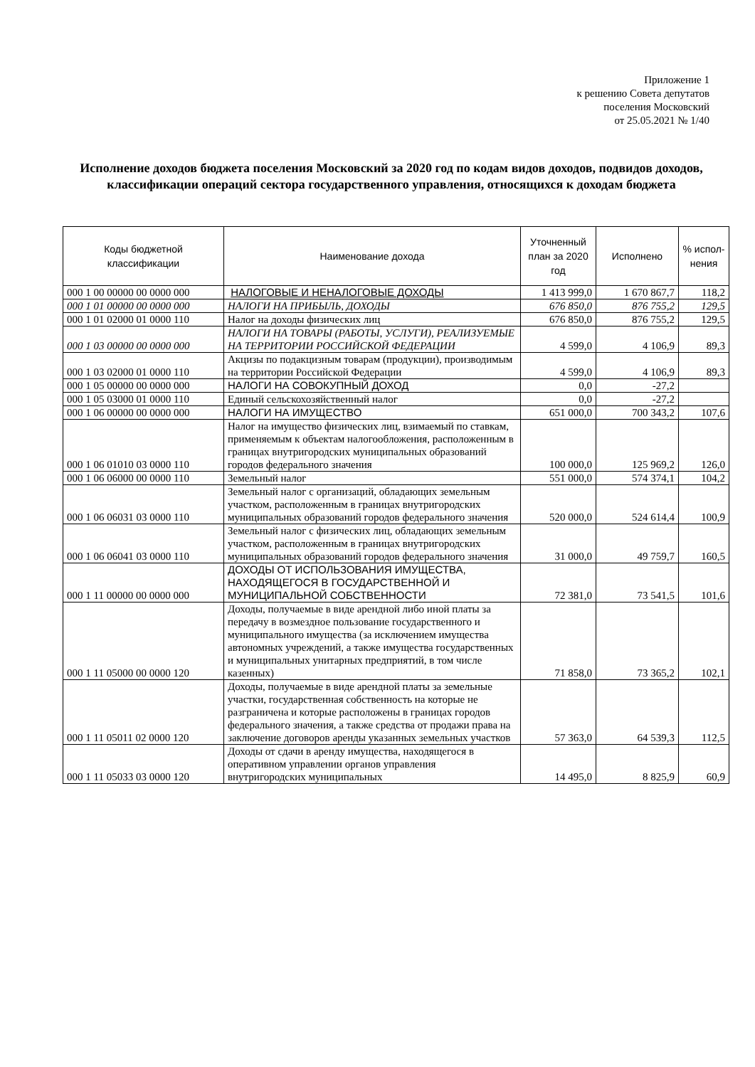Приложение 1
к решению Совета депутатов
поселения Московский
от 25.05.2021 № 1/40
Исполнение доходов бюджета поселения Московский за 2020 год по кодам видов доходов, подвидов доходов, классификации операций сектора государственного управления, относящихся к доходам бюджета
| Коды бюджетной классификации | Наименование дохода | Уточненный план за 2020 год | Исполнено | % испол-нения |
| --- | --- | --- | --- | --- |
| 000 1 00 00000 00 0000 000 | НАЛОГОВЫЕ И НЕНАЛОГОВЫЕ ДОХОДЫ | 1 413 999,0 | 1 670 867,7 | 118,2 |
| 000 1 01 00000 00 0000 000 | НАЛОГИ НА ПРИБЫЛЬ, ДОХОДЫ | 676 850,0 | 876 755,2 | 129,5 |
| 000 1 01 02000 01 0000 110 | Налог на доходы физических лиц | 676 850,0 | 876 755,2 | 129,5 |
| 000 1 03 00000 00 0000 000 | НАЛОГИ НА ТОВАРЫ (РАБОТЫ, УСЛУГИ), РЕАЛИЗУЕМЫЕ НА ТЕРРИТОРИИ РОССИЙСКОЙ ФЕДЕРАЦИИ | 4 599,0 | 4 106,9 | 89,3 |
| 000 1 03 02000 01 0000 110 | Акцизы по подакцизным товарам (продукции), производимым на территории Российской Федерации | 4 599,0 | 4 106,9 | 89,3 |
| 000 1 05 00000 00 0000 000 | НАЛОГИ НА СОВОКУПНЫЙ ДОХОД | 0,0 | -27,2 | |
| 000 1 05 03000 01 0000 110 | Единый сельскохозяйственный налог | 0,0 | -27,2 | |
| 000 1 06 00000 00 0000 000 | НАЛОГИ НА ИМУЩЕСТВО | 651 000,0 | 700 343,2 | 107,6 |
| 000 1 06 01010 03 0000 110 | Налог на имущество физических лиц, взимаемый по ставкам, применяемым к объектам налогообложения, расположенным в границах внутригородских муниципальных образований городов федерального значения | 100 000,0 | 125 969,2 | 126,0 |
| 000 1 06 06000 00 0000 110 | Земельный налог | 551 000,0 | 574 374,1 | 104,2 |
| 000 1 06 06031 03 0000 110 | Земельный налог с организаций, обладающих земельным участком, расположенным в границах внутригородских муниципальных образований городов федерального значения | 520 000,0 | 524 614,4 | 100,9 |
| 000 1 06 06041 03 0000 110 | Земельный налог с физических лиц, обладающих земельным участком, расположенным в границах внутригородских муниципальных образований городов федерального значения | 31 000,0 | 49 759,7 | 160,5 |
| 000 1 11 00000 00 0000 000 | ДОХОДЫ ОТ ИСПОЛЬЗОВАНИЯ ИМУЩЕСТВА, НАХОДЯЩЕГОСЯ В ГОСУДАРСТВЕННОЙ И МУНИЦИПАЛЬНОЙ СОБСТВЕННОСТИ | 72 381,0 | 73 541,5 | 101,6 |
| 000 1 11 05000 00 0000 120 | Доходы, получаемые в виде арендной либо иной платы за передачу в возмездное пользование государственного и муниципального имущества (за исключением имущества автономных учреждений, а также имущества государственных и муниципальных унитарных предприятий, в том числе казенных) | 71 858,0 | 73 365,2 | 102,1 |
| 000 1 11 05011 02 0000 120 | Доходы, получаемые в виде арендной платы за земельные участки, государственная собственность на которые не разграничена и которые расположены в границах городов федерального значения, а также средства от продажи права на заключение договоров аренды указанных земельных участков | 57 363,0 | 64 539,3 | 112,5 |
| 000 1 11 05033 03 0000 120 | Доходы от сдачи в аренду имущества, находящегося в оперативном управлении органов управления внутригородских муниципальных | 14 495,0 | 8 825,9 | 60,9 |